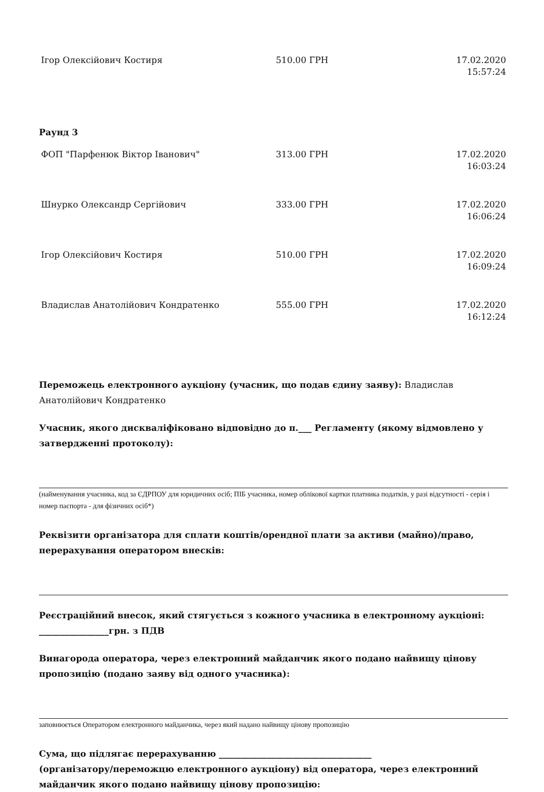| Ігор Олексійович Костиря | 510.00 ГРН | 17.02.2020 15:57:24 |
Раунд 3
| ФОП "Парфенюк Віктор Іванович" | 313.00 ГРН | 17.02.2020 16:03:24 |
| Шнурко Олександр Сергійович | 333.00 ГРН | 17.02.2020 16:06:24 |
| Ігор Олексійович Костиря | 510.00 ГРН | 17.02.2020 16:09:24 |
| Владислав Анатолійович Кондратенко | 555.00 ГРН | 17.02.2020 16:12:24 |
Переможець електронного аукціону (учасник, що подав єдину заяву): Владислав Анатолійович Кондратенко
Учасник, якого дискваліфіковано відповідно до п.___ Регламенту (якому відмовлено у затвердженні протоколу):
(найменування учасника, код за ЄДРПОУ для юридичних осіб; ПІБ учасника, номер облікової картки платника податків, у разі відсутності - серія і номер паспорта - для фізичних осіб*)
Реквізити організатора для сплати коштів/орендної плати за активи (майно)/право, перерахування оператором внесків:
Реєстраційний внесок, який стягується з кожного учасника в електронному аукціоні: ________________грн. з ПДВ
Винагорода оператора, через електронний майданчик якого подано найвищу цінову пропозицію (подано заяву від одного учасника):
заповнюється Оператором електронного майданчика, через який надано найвищу цінову пропозицію
Сума, що підлягає перерахуванню ___________________________________
(організатору/переможцю електронного аукціону) від оператора, через електронний майданчик якого подано найвищу цінову пропозицію: